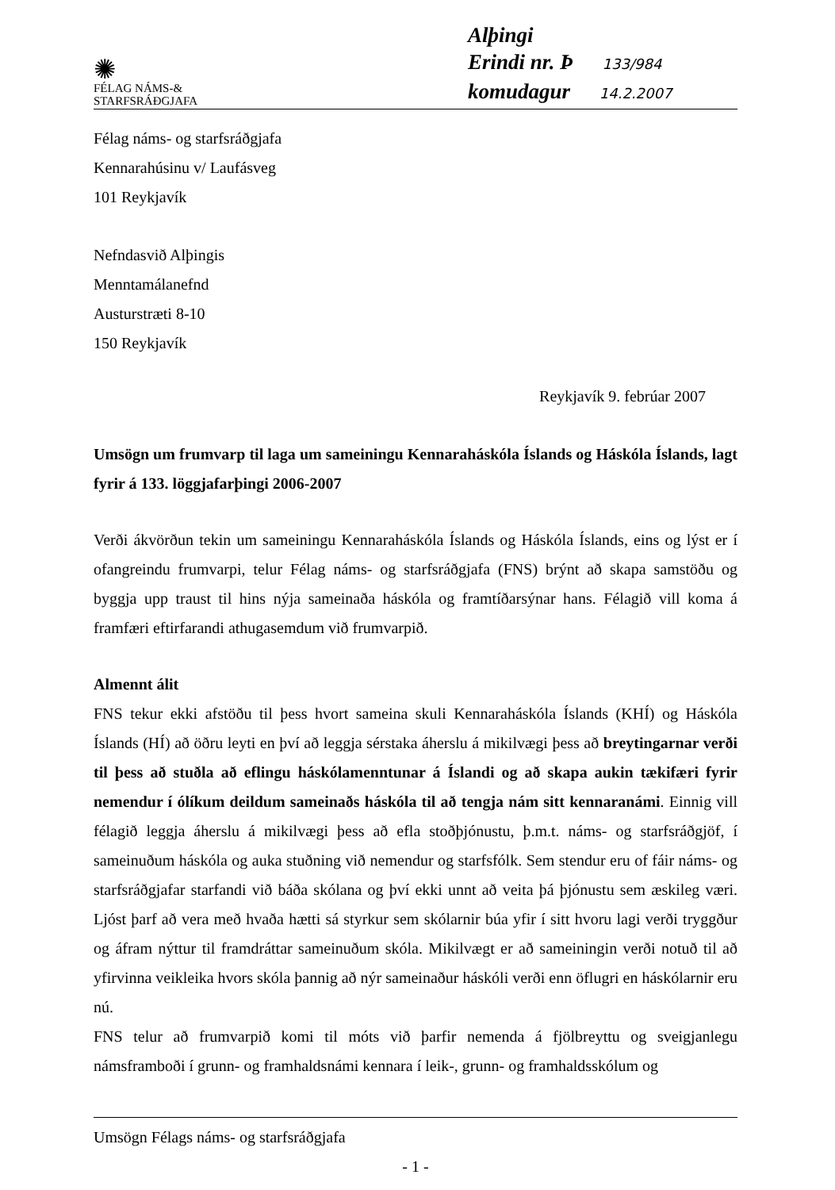✺
FÉLAG NÁMS-&
STARFSRÁÐGJAFA
Alþingi
Erindi nr. Þ 133/984
komudagur 14.2.2007
Félag náms- og starfsráðgjafa
Kennarahúsinu v/ Laufásveg
101 Reykjavík
Nefndasvið Alþingis
Menntamálanefnd
Austurstræti 8-10
150 Reykjavík
Reykjavík 9. febrúar 2007
Umsögn um frumvarp til laga um sameiningu Kennaraháskóla Íslands og Háskóla Íslands, lagt fyrir á 133. löggjafarþingi 2006-2007
Verði ákvörðun tekin um sameiningu Kennaraháskóla Íslands og Háskóla Íslands, eins og lýst er í ofangreindu frumvarpi, telur Félag náms- og starfsráðgjafa (FNS) brýnt að skapa samstöðu og byggja upp traust til hins nýja sameinaða háskóla og framtíðarsýnar hans. Félagið vill koma á framfæri eftirfarandi athugasemdum við frumvarpið.
Almennt álit
FNS tekur ekki afstöðu til þess hvort sameina skuli Kennaraháskóla Íslands (KHÍ) og Háskóla Íslands (HÍ) að öðru leyti en því að leggja sérstaka áherslu á mikilvægi þess að breytingarnar verði til þess að stuðla að eflingu háskólamenntunar á Íslandi og að skapa aukin tækifæri fyrir nemendur í ólíkum deildum sameinaðs háskóla til að tengja nám sitt kennaranámi. Einnig vill félagið leggja áherslu á mikilvægi þess að efla stoðþjónustu, þ.m.t. náms- og starfsráðgjöf, í sameinuðum háskóla og auka stuðning við nemendur og starfsfólk. Sem stendur eru of fáir náms- og starfsráðgjafar starfandi við báða skólana og því ekki unnt að veita þá þjónustu sem æskileg væri. Ljóst þarf að vera með hvaða hætti sá styrkur sem skólarnir búa yfir í sitt hvoru lagi verði tryggður og áfram nýttur til framdráttar sameinuðum skóla. Mikilvægt er að sameiningin verði notuð til að yfirvinna veikleika hvors skóla þannig að nýr sameinaður háskóli verði enn öflugri en háskólarnir eru nú.
FNS telur að frumvarpið komi til móts við þarfir nemenda á fjölbreyttu og sveigjanlegu námsframboði í grunn- og framhaldsnámi kennara í leik-, grunn- og framhaldsskólum og
Umsögn Félags náms- og starfsráðgjafa
- 1 -